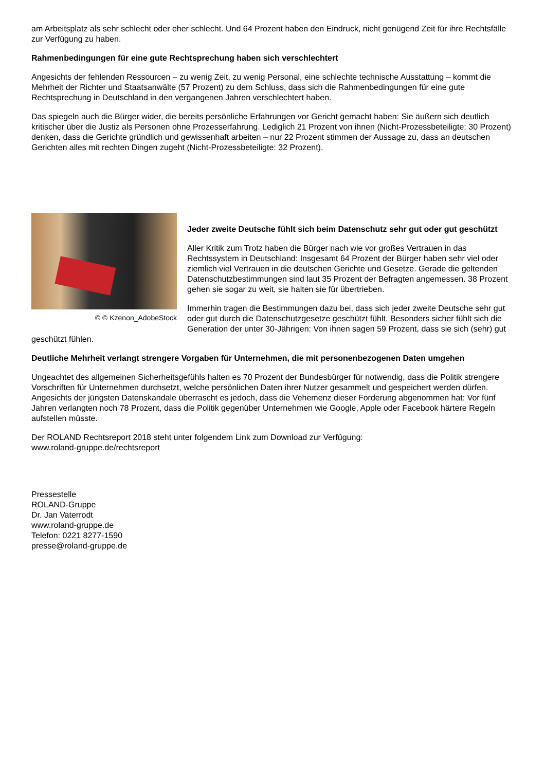am Arbeitsplatz als sehr schlecht oder eher schlecht. Und 64 Prozent haben den Eindruck, nicht genügend Zeit für ihre Rechtsfälle zur Verfügung zu haben.
Rahmenbedingungen für eine gute Rechtsprechung haben sich verschlechtert
Angesichts der fehlenden Ressourcen – zu wenig Zeit, zu wenig Personal, eine schlechte technische Ausstattung – kommt die Mehrheit der Richter und Staatsanwälte (57 Prozent) zu dem Schluss, dass sich die Rahmenbedingungen für eine gute Rechtsprechung in Deutschland in den vergangenen Jahren verschlechtert haben.
Das spiegeln auch die Bürger wider, die bereits persönliche Erfahrungen vor Gericht gemacht haben: Sie äußern sich deutlich kritischer über die Justiz als Personen ohne Prozesserfahrung. Lediglich 21 Prozent von ihnen (Nicht-Prozessbeteiligte: 30 Prozent) denken, dass die Gerichte gründlich und gewissenhaft arbeiten – nur 22 Prozent stimmen der Aussage zu, dass an deutschen Gerichten alles mit rechten Dingen zugeht (Nicht-Prozessbeteiligte: 32 Prozent).
© © Kzenon_AdobeStock
Jeder zweite Deutsche fühlt sich beim Datenschutz sehr gut oder gut geschützt
Aller Kritik zum Trotz haben die Bürger nach wie vor großes Vertrauen in das Rechtssystem in Deutschland: Insgesamt 64 Prozent der Bürger haben sehr viel oder ziemlich viel Vertrauen in die deutschen Gerichte und Gesetze. Gerade die geltenden Datenschutzbestimmungen sind laut 35 Prozent der Befragten angemessen. 38 Prozent gehen sie sogar zu weit, sie halten sie für übertrieben.
Immerhin tragen die Bestimmungen dazu bei, dass sich jeder zweite Deutsche sehr gut oder gut durch die Datenschutzgesetze geschützt fühlt. Besonders sicher fühlt sich die Generation der unter 30-Jährigen: Von ihnen sagen 59 Prozent, dass sie sich (sehr) gut geschützt fühlen.
Deutliche Mehrheit verlangt strengere Vorgaben für Unternehmen, die mit personenbezogenen Daten umgehen
Ungeachtet des allgemeinen Sicherheitsgefühls halten es 70 Prozent der Bundesbürger für notwendig, dass die Politik strengere Vorschriften für Unternehmen durchsetzt, welche persönlichen Daten ihrer Nutzer gesammelt und gespeichert werden dürfen. Angesichts der jüngsten Datenskandale überrascht es jedoch, dass die Vehemenz dieser Forderung abgenommen hat: Vor fünf Jahren verlangten noch 78 Prozent, dass die Politik gegenüber Unternehmen wie Google, Apple oder Facebook härtere Regeln aufstellen müsste.
Der ROLAND Rechtsreport 2018 steht unter folgendem Link zum Download zur Verfügung:
www.roland-gruppe.de/rechtsreport
Pressestelle
ROLAND-Gruppe
Dr. Jan Vaterrodt
www.roland-gruppe.de
Telefon: 0221 8277-1590
presse@roland-gruppe.de